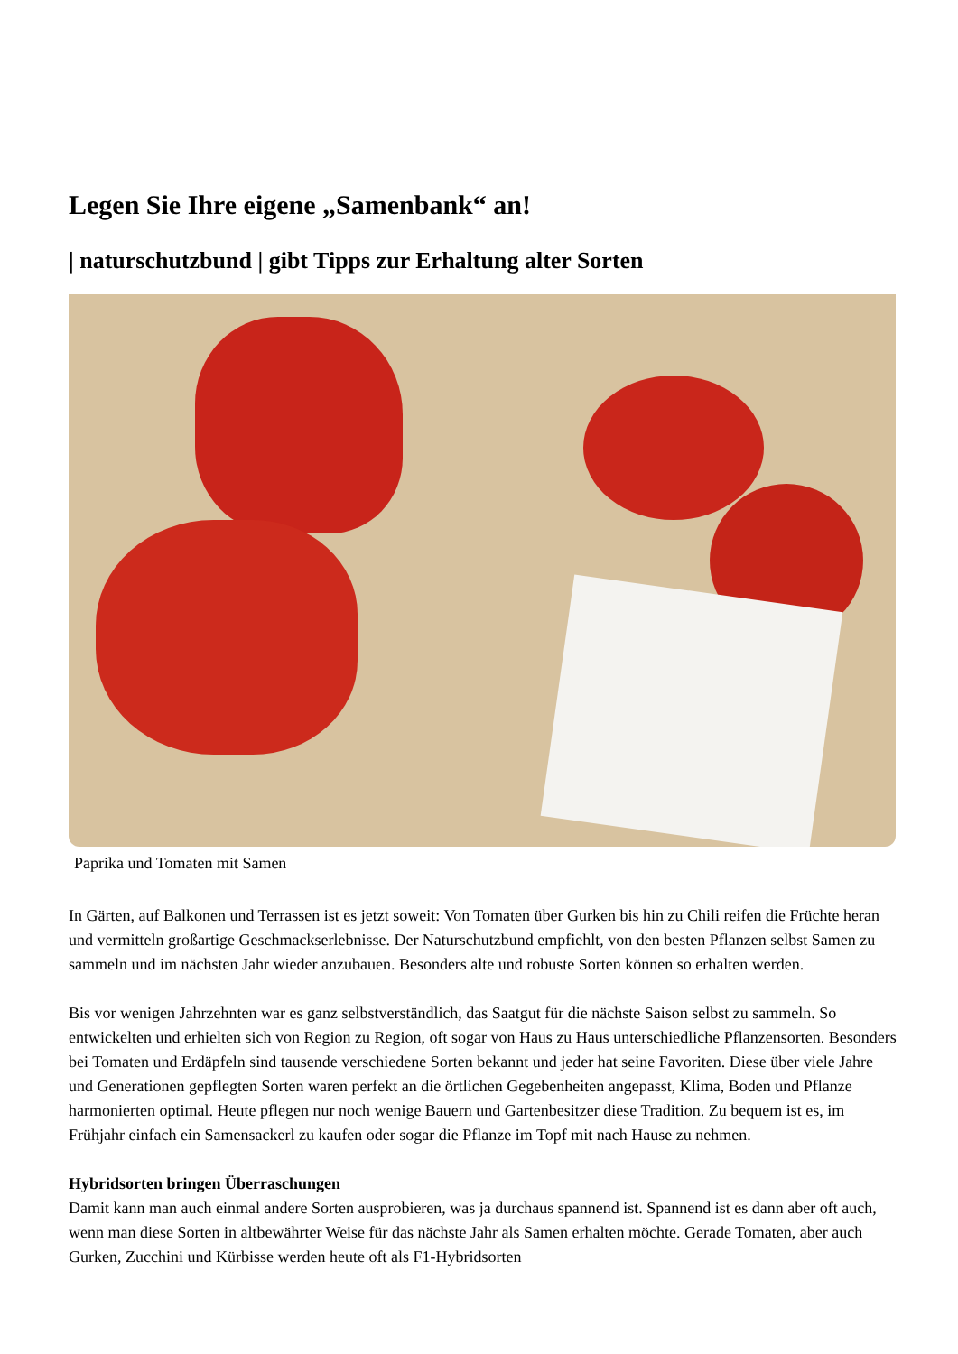Legen Sie Ihre eigene „Samenbank“ an!
| naturschutzbund | gibt Tipps zur Erhaltung alter Sorten
Paprika und Tomaten mit Samen
In Gärten, auf Balkonen und Terrassen ist es jetzt soweit: Von Tomaten über Gurken bis hin zu Chili reifen die Früchte heran und vermitteln großartige Geschmackserlebnisse. Der Naturschutzbund empfiehlt, von den besten Pflanzen selbst Samen zu sammeln und im nächsten Jahr wieder anzubauen. Besonders alte und robuste Sorten können so erhalten werden.
Bis vor wenigen Jahrzehnten war es ganz selbstverständlich, das Saatgut für die nächste Saison selbst zu sammeln. So entwickelten und erhielten sich von Region zu Region, oft sogar von Haus zu Haus unterschiedliche Pflanzensorten. Besonders bei Tomaten und Erdäpfeln sind tausende verschiedene Sorten bekannt und jeder hat seine Favoriten. Diese über viele Jahre und Generationen gepflegten Sorten waren perfekt an die örtlichen Gegebenheiten angepasst, Klima, Boden und Pflanze harmonierten optimal. Heute pflegen nur noch wenige Bauern und Gartenbesitzer diese Tradition. Zu bequem ist es, im Frühjahr einfach ein Samensackerl zu kaufen oder sogar die Pflanze im Topf mit nach Hause zu nehmen.
Hybridsorten bringen Überraschungen
Damit kann man auch einmal andere Sorten ausprobieren, was ja durchaus spannend ist. Spannend ist es dann aber oft auch, wenn man diese Sorten in altbewährter Weise für das nächste Jahr als Samen erhalten möchte. Gerade Tomaten, aber auch Gurken, Zucchini und Kürbisse werden heute oft als F1-Hybridsorten